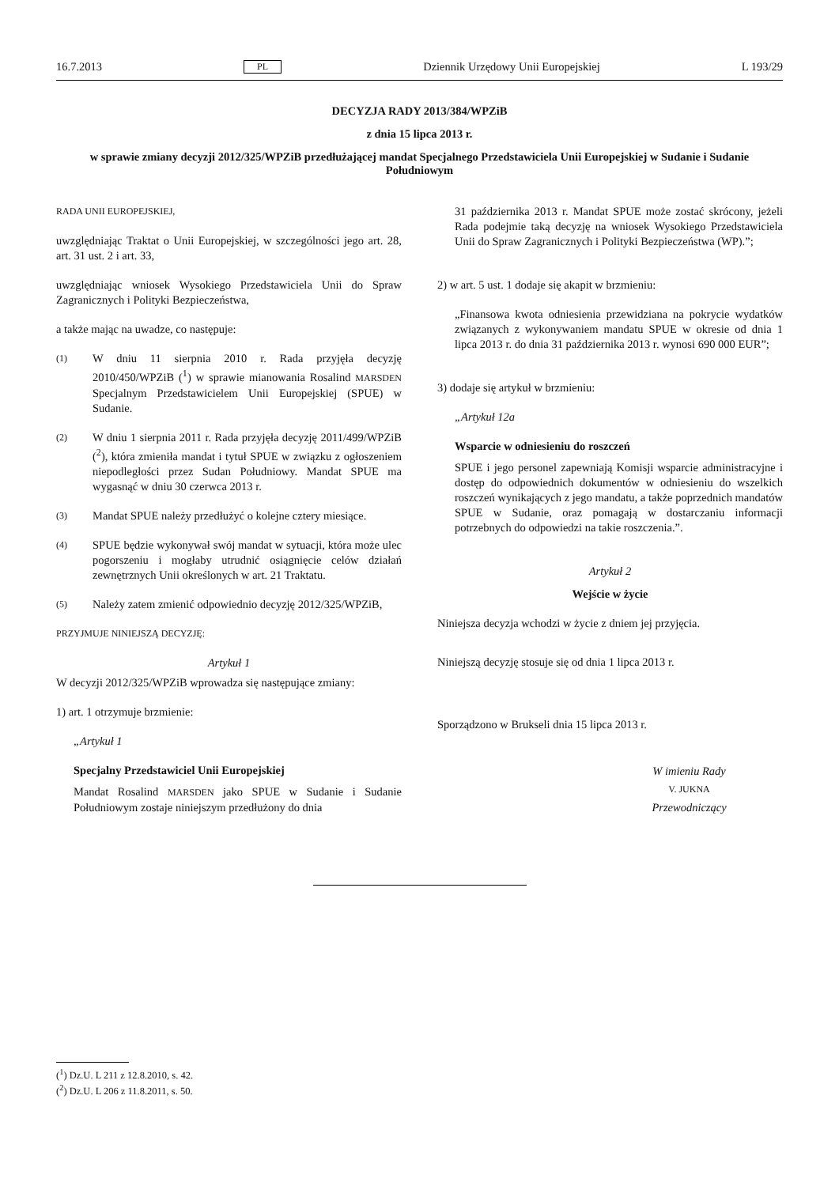16.7.2013 PL Dziennik Urzędowy Unii Europejskiej L 193/29
DECYZJA RADY 2013/384/WPZiB
z dnia 15 lipca 2013 r.
w sprawie zmiany decyzji 2012/325/WPZiB przedłużającej mandat Specjalnego Przedstawiciela Unii Europejskiej w Sudanie i Sudanie Południowym
RADA UNII EUROPEJSKIEJ,
uwzględniając Traktat o Unii Europejskiej, w szczególności jego art. 28, art. 31 ust. 2 i art. 33,
uwzględniając wniosek Wysokiego Przedstawiciela Unii do Spraw Zagranicznych i Polityki Bezpieczeństwa,
a także mając na uwadze, co następuje:
(1)
W dniu 11 sierpnia 2010 r. Rada przyjęła decyzję 2010/450/WPZiB (<sup>1</sup>) w sprawie mianowania Rosalind MARSDEN Specjalnym Przedstawicielem Unii Europejskiej (SPUE) w Sudanie.
(2)
W dniu 1 sierpnia 2011 r. Rada przyjęła decyzję 2011/499/WPZiB (<sup>2</sup>), która zmieniła mandat i tytuł SPUE w związku z ogłoszeniem niepodległości przez Sudan Południowy. Mandat SPUE ma wygasnąć w dniu 30 czerwca 2013 r.
(3)
Mandat SPUE należy przedłużyć o kolejne cztery miesiące.
(4)
SPUE będzie wykonywał swój mandat w sytuacji, która może ulec pogorszeniu i mogłaby utrudnić osiągnięcie celów działań zewnętrznych Unii określonych w art. 21 Traktatu.
(5)
Należy zatem zmienić odpowiednio decyzję 2012/325/WPZiB,
PRZYJMUJE NINIEJSZĄ DECYZJĘ:
Artykuł 1
W decyzji 2012/325/WPZiB wprowadza się następujące zmiany:
1) art. 1 otrzymuje brzmienie:
„Artykuł 1
Specjalny Przedstawiciel Unii Europejskiej
Mandat Rosalind MARSDEN jako SPUE w Sudanie i Sudanie Południowym zostaje niniejszym przedłużony do dnia
31 października 2013 r. Mandat SPUE może zostać skrócony, jeżeli Rada podejmie taką decyzję na wniosek Wysokiego Przedstawiciela Unii do Spraw Zagranicznych i Polityki Bezpieczeństwa (WP).”;
2) w art. 5 ust. 1 dodaje się akapit w brzmieniu:
„Finansowa kwota odniesienia przewidziana na pokrycie wydatków związanych z wykonywaniem mandatu SPUE w okresie od dnia 1 lipca 2013 r. do dnia 31 października 2013 r. wynosi 690 000 EUR”;
3) dodaje się artykuł w brzmieniu:
„Artykuł 12a
Wsparcie w odniesieniu do roszczeń
SPUE i jego personel zapewniają Komisji wsparcie administracyjne i dostęp do odpowiednich dokumentów w odniesieniu do wszelkich roszczeń wynikających z jego mandatu, a także poprzednich mandatów SPUE w Sudanie, oraz pomagają w dostarczaniu informacji potrzebnych do odpowiedzi na takie roszczenia.”.
Artykuł 2
Wejście w życie
Niniejsza decyzja wchodzi w życie z dniem jej przyjęcia.
Niniejszą decyzję stosuje się od dnia 1 lipca 2013 r.
Sporządzono w Brukseli dnia 15 lipca 2013 r.
W imieniu Rady
V. JUKNA
Przewodniczący
(<sup>1</sup>) Dz.U. L 211 z 12.8.2010, s. 42.
(<sup>2</sup>) Dz.U. L 206 z 11.8.2011, s. 50.